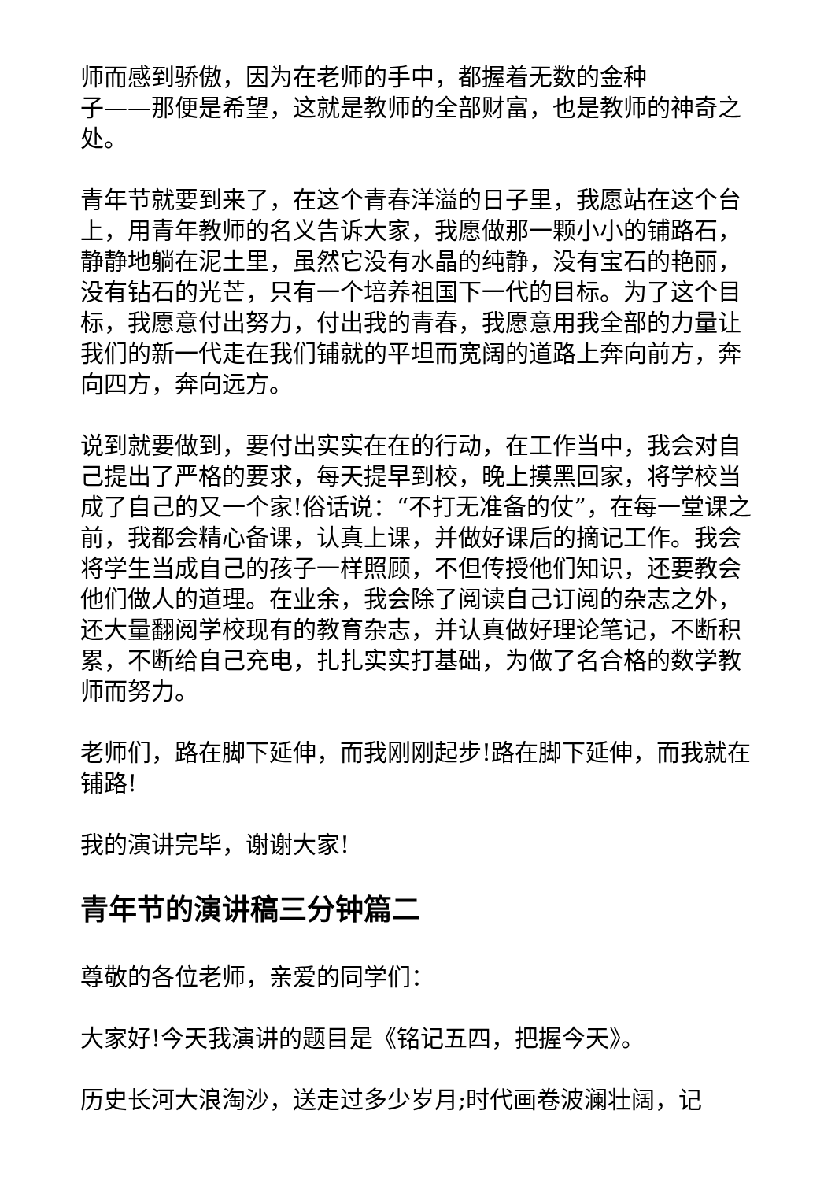师而感到骄傲，因为在老师的手中，都握着无数的金种
子——那便是希望，这就是教师的全部财富，也是教师的神奇之处。
青年节就要到来了，在这个青春洋溢的日子里，我愿站在这个台上，用青年教师的名义告诉大家，我愿做那一颗小小的铺路石，静静地躺在泥土里，虽然它没有水晶的纯静，没有宝石的艳丽，没有钻石的光芒，只有一个培养祖国下一代的目标。为了这个目标，我愿意付出努力，付出我的青春，我愿意用我全部的力量让我们的新一代走在我们铺就的平坦而宽阔的道路上奔向前方，奔向四方，奔向远方。
说到就要做到，要付出实实在在的行动，在工作当中，我会对自己提出了严格的要求，每天提早到校，晚上摸黑回家，将学校当成了自己的又一个家!俗话说：“不打无准备的仗”，在每一堂课之前，我都会精心备课，认真上课，并做好课后的摘记工作。我会将学生当成自己的孩子一样照顾，不但传授他们知识，还要教会他们做人的道理。在业余，我会除了阅读自己订阅的杂志之外，还大量翻阅学校现有的教育杂志，并认真做好理论笔记，不断积累，不断给自己充电，扎扎实实打基础，为做了名合格的数学教师而努力。
老师们，路在脚下延伸，而我刚刚起步!路在脚下延伸，而我就在铺路!
我的演讲完毕，谢谢大家!
青年节的演讲稿三分钟篇二
尊敬的各位老师，亲爱的同学们：
大家好!今天我演讲的题目是《铭记五四，把握今天》。
历史长河大浪淘沙，送走过多少岁月;时代画卷波澜壮阔，记